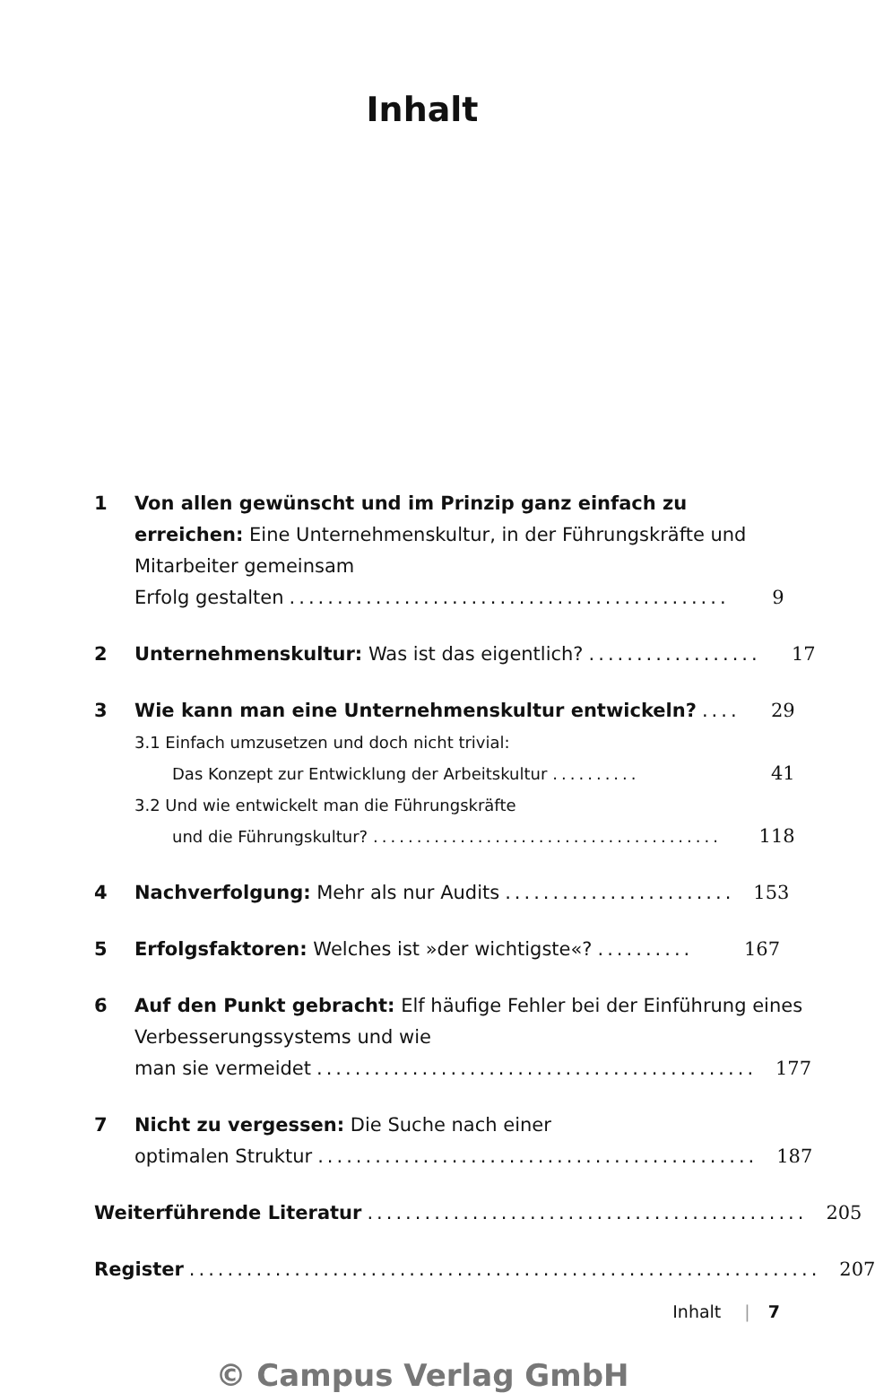Inhalt
1 Von allen gewünscht und im Prinzip ganz einfach zu erreichen: Eine Unternehmenskultur, in der Führungskräfte und Mitarbeiter gemeinsam
Erfolg gestalten.............................................. 9
2 Unternehmenskultur: Was ist das eigentlich?.................. 17
3 Wie kann man eine Unternehmenskultur entwickeln?.... 29
3.1 Einfach umzusetzen und doch nicht trivial:
Das Konzept zur Entwicklung der Arbeitskultur.......... 41
3.2 Und wie entwickelt man die Führungskräfte
und die Führungskultur?........................................ 118
4 Nachverfolgung: Mehr als nur Audits........................ 153
5 Erfolgsfaktoren: Welches ist »der wichtigste«?.......... 167
6 Auf den Punkt gebracht: Elf häufige Fehler bei der Einführung eines Verbesserungssystems und wie
man sie vermeidet.............................................. 177
7 Nicht zu vergessen: Die Suche nach einer
optimalen Struktur.............................................. 187
Weiterführende Literatur.............................................. 205
Register.................................................................. 207
Inhalt | 7
© Campus Verlag GmbH